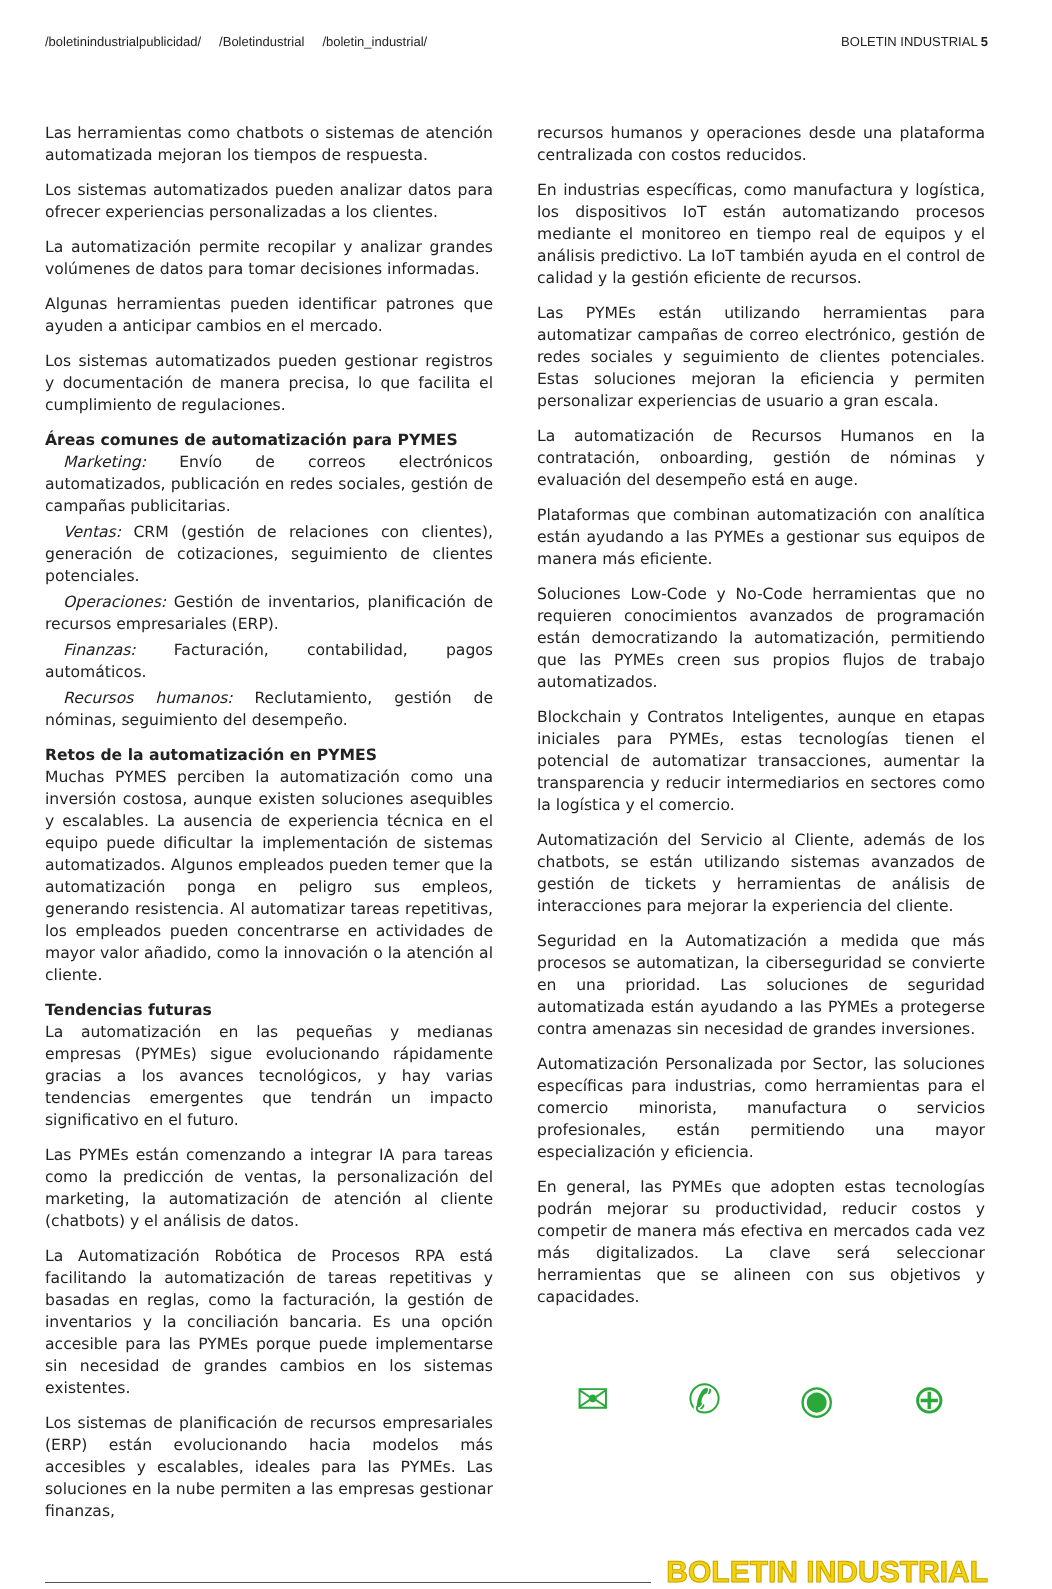/boletinindustrialpublicidad/ /Boletindustrial /boletin_industrial/
BOLETIN INDUSTRIAL 5
Las herramientas como chatbots o sistemas de atención automatizada mejoran los tiempos de respuesta.
Los sistemas automatizados pueden analizar datos para ofrecer experiencias personalizadas a los clientes.
La automatización permite recopilar y analizar grandes volúmenes de datos para tomar decisiones informadas.
Algunas herramientas pueden identificar patrones que ayuden a anticipar cambios en el mercado.
Los sistemas automatizados pueden gestionar registros y documentación de manera precisa, lo que facilita el cumplimiento de regulaciones.
Áreas comunes de automatización para PYMES
Marketing: Envío de correos electrónicos automatizados, publicación en redes sociales, gestión de campañas publicitarias.
Ventas: CRM (gestión de relaciones con clientes), generación de cotizaciones, seguimiento de clientes potenciales.
Operaciones: Gestión de inventarios, planificación de recursos empresariales (ERP).
Finanzas: Facturación, contabilidad, pagos automáticos.
Recursos humanos: Reclutamiento, gestión de nóminas, seguimiento del desempeño.
Retos de la automatización en PYMES
Muchas PYMES perciben la automatización como una inversión costosa, aunque existen soluciones asequibles y escalables. La ausencia de experiencia técnica en el equipo puede dificultar la implementación de sistemas automatizados. Algunos empleados pueden temer que la automatización ponga en peligro sus empleos, generando resistencia. Al automatizar tareas repetitivas, los empleados pueden concentrarse en actividades de mayor valor añadido, como la innovación o la atención al cliente.
Tendencias futuras
La automatización en las pequeñas y medianas empresas (PYMEs) sigue evolucionando rápidamente gracias a los avances tecnológicos, y hay varias tendencias emergentes que tendrán un impacto significativo en el futuro.
Las PYMEs están comenzando a integrar IA para tareas como la predicción de ventas, la personalización del marketing, la automatización de atención al cliente (chatbots) y el análisis de datos.
La Automatización Robótica de Procesos RPA está facilitando la automatización de tareas repetitivas y basadas en reglas, como la facturación, la gestión de inventarios y la conciliación bancaria. Es una opción accesible para las PYMEs porque puede implementarse sin necesidad de grandes cambios en los sistemas existentes.
Los sistemas de planificación de recursos empresariales (ERP) están evolucionando hacia modelos más accesibles y escalables, ideales para las PYMEs. Las soluciones en la nube permiten a las empresas gestionar finanzas,
recursos humanos y operaciones desde una plataforma centralizada con costos reducidos.
En industrias específicas, como manufactura y logística, los dispositivos IoT están automatizando procesos mediante el monitoreo en tiempo real de equipos y el análisis predictivo. La IoT también ayuda en el control de calidad y la gestión eficiente de recursos.
Las PYMEs están utilizando herramientas para automatizar campañas de correo electrónico, gestión de redes sociales y seguimiento de clientes potenciales. Estas soluciones mejoran la eficiencia y permiten personalizar experiencias de usuario a gran escala.
La automatización de Recursos Humanos en la contratación, onboarding, gestión de nóminas y evaluación del desempeño está en auge.
Plataformas que combinan automatización con analítica están ayudando a las PYMEs a gestionar sus equipos de manera más eficiente.
Soluciones Low-Code y No-Code herramientas que no requieren conocimientos avanzados de programación están democratizando la automatización, permitiendo que las PYMEs creen sus propios flujos de trabajo automatizados.
Blockchain y Contratos Inteligentes, aunque en etapas iniciales para PYMEs, estas tecnologías tienen el potencial de automatizar transacciones, aumentar la transparencia y reducir intermediarios en sectores como la logística y el comercio.
Automatización del Servicio al Cliente, además de los chatbots, se están utilizando sistemas avanzados de gestión de tickets y herramientas de análisis de interacciones para mejorar la experiencia del cliente.
Seguridad en la Automatización a medida que más procesos se automatizan, la ciberseguridad se convierte en una prioridad. Las soluciones de seguridad automatizada están ayudando a las PYMEs a protegerse contra amenazas sin necesidad de grandes inversiones.
Automatización Personalizada por Sector, las soluciones específicas para industrias, como herramientas para el comercio minorista, manufactura o servicios profesionales, están permitiendo una mayor especialización y eficiencia.
En general, las PYMEs que adopten estas tecnologías podrán mejorar su productividad, reducir costos y competir de manera más efectiva en mercados cada vez más digitalizados. La clave será seleccionar herramientas que se alineen con sus objetivos y capacidades.
✉ ✆ ◉ ⊕
BOLETIN INDUSTRIAL